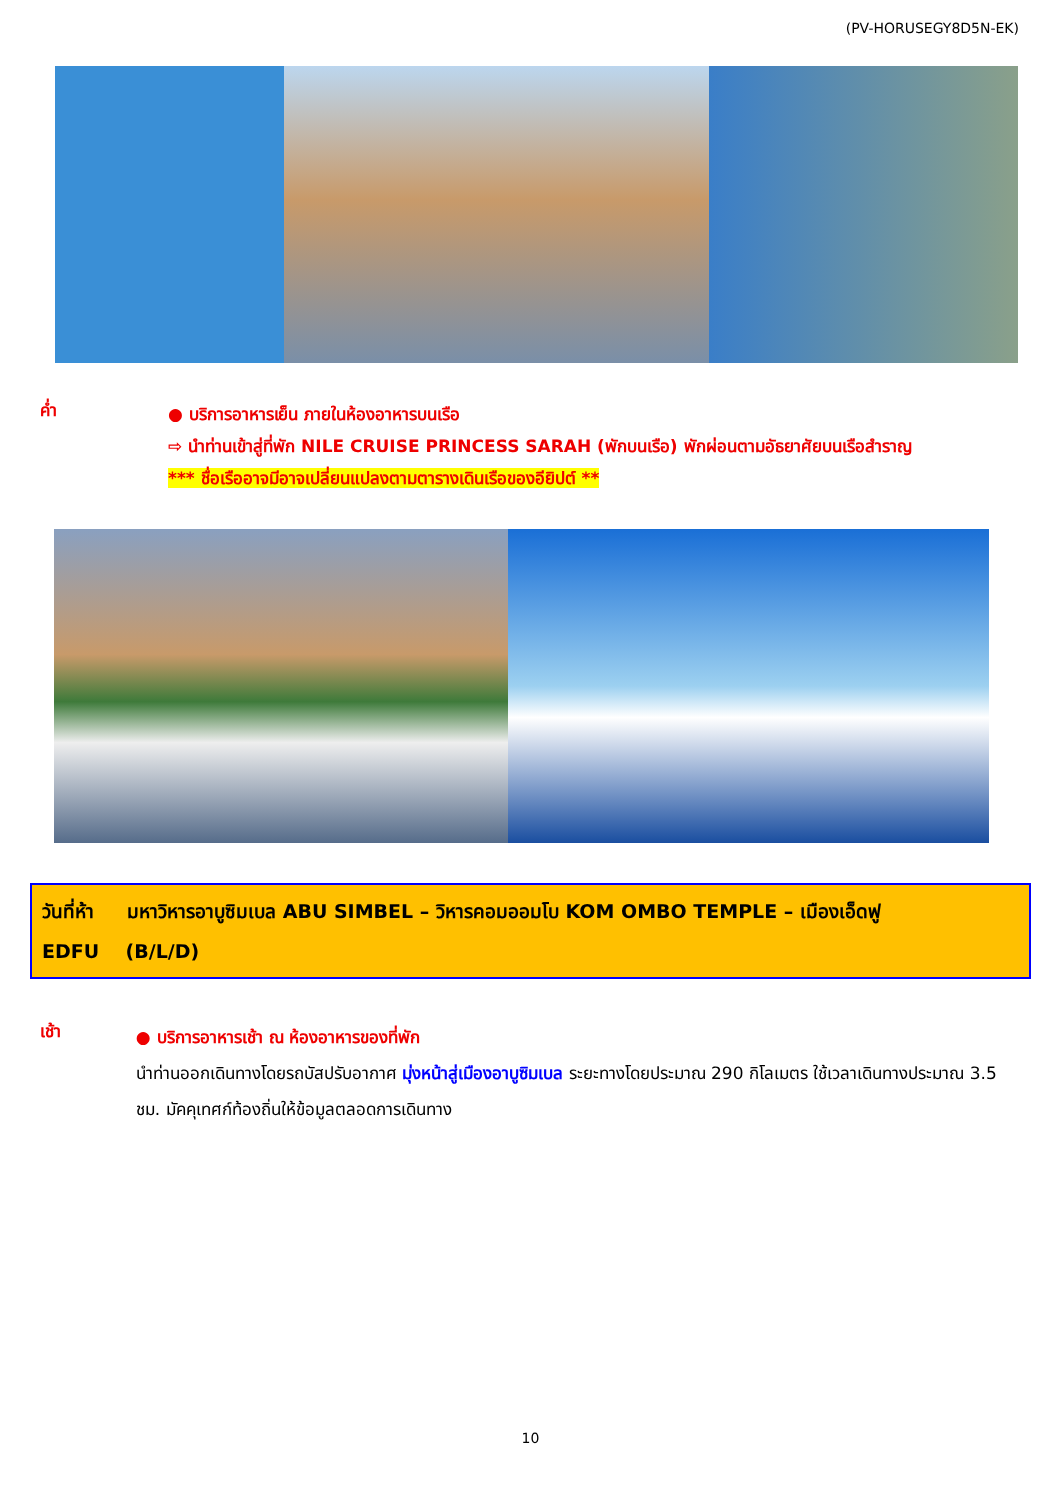(PV-HORUSEGY8D5N-EK)
ค่ำ
● บริการอาหารเย็น ภายในห้องอาหารบนเรือ
⇨ นำท่านเข้าสู่ที่พัก NILE CRUISE PRINCESS SARAH (พักบนเรือ) พักผ่อนตามอัธยาศัยบนเรือสำราญ
*** ชื่อเรืออาจมีอาจเปลี่ยนแปลงตามตารางเดินเรือของอียิปต์ **
วันที่ห้า มหาวิหารอาบูซิมเบล ABU SIMBEL – วิหารคอมออมโบ KOM OMBO TEMPLE – เมืองเอ็ดฟู
EDFU (B/L/D)
เช้า
● บริการอาหารเช้า ณ ห้องอาหารของที่พัก
นำท่านออกเดินทางโดยรถบัสปรับอากาศ มุ่งหน้าสู่เมืองอาบูซิมเบล ระยะทางโดยประมาณ 290 กิโลเมตร ใช้เวลาเดินทางประมาณ 3.5 ชม. มัคคุเทศก์ท้องถิ่นให้ข้อมูลตลอดการเดินทาง
10